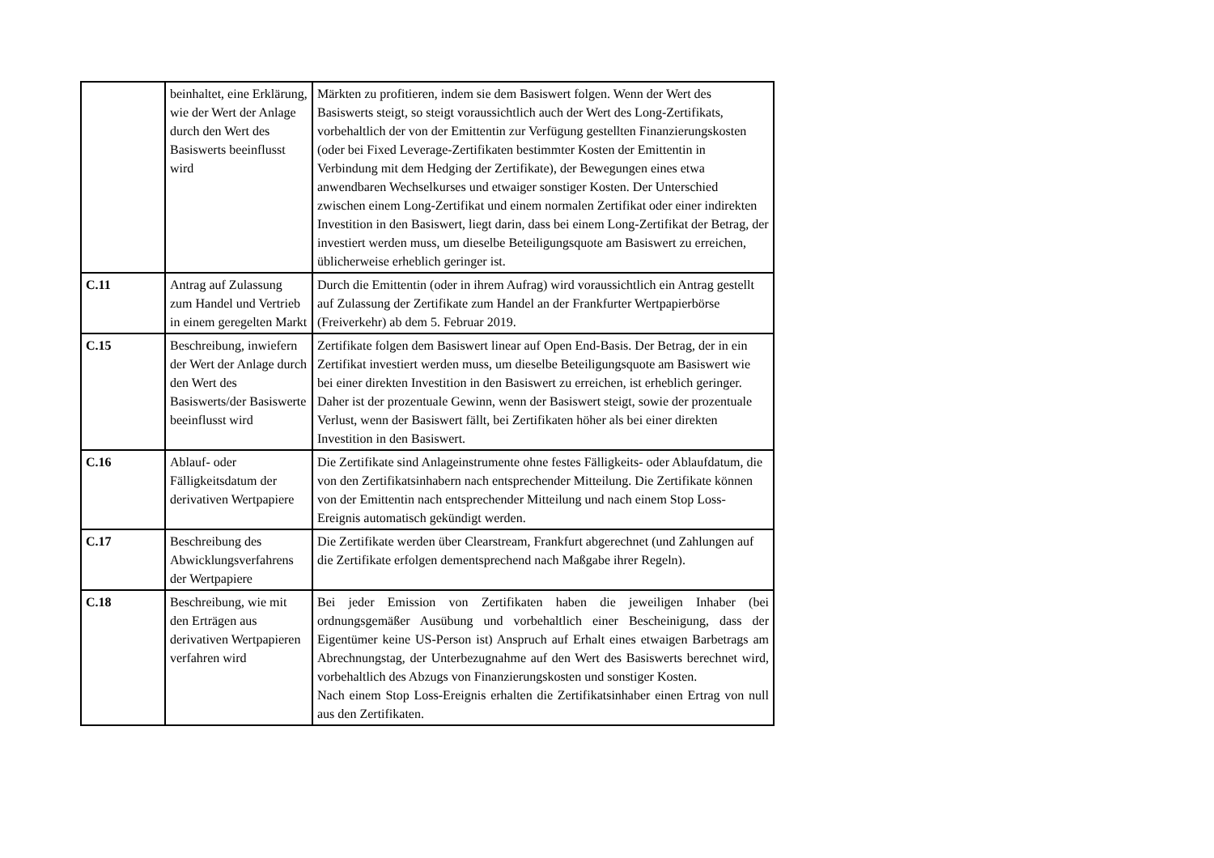| | beinhaltet, eine Erklärung, wie der Wert der Anlage durch den Wert des Basiswerts beeinflusst wird | Märkten zu profitieren, indem sie dem Basiswert folgen. Wenn der Wert des Basiswerts steigt, so steigt voraussichtlich auch der Wert des Long-Zertifikats, vorbehaltlich der von der Emittentin zur Verfügung gestellten Finanzierungskosten (oder bei Fixed Leverage-Zertifikaten bestimmter Kosten der Emittentin in Verbindung mit dem Hedging der Zertifikate), der Bewegungen eines etwa anwendbaren Wechselkurses und etwaiger sonstiger Kosten. Der Unterschied zwischen einem Long-Zertifikat und einem normalen Zertifikat oder einer indirekten Investition in den Basiswert, liegt darin, dass bei einem Long-Zertifikat der Betrag, der investiert werden muss, um dieselbe Beteiligungsquote am Basiswert zu erreichen, üblicherweise erheblich geringer ist. |
| C.11 | Antrag auf Zulassung zum Handel und Vertrieb in einem geregelten Markt | Durch die Emittentin (oder in ihrem Aufrag) wird voraussichtlich ein Antrag gestellt auf Zulassung der Zertifikate zum Handel an der Frankfurter Wertpapierbörse (Freiverkehr) ab dem 5. Februar 2019. |
| C.15 | Beschreibung, inwiefern der Wert der Anlage durch den Wert des Basiswerts/der Basiswerte beeinflusst wird | Zertifikate folgen dem Basiswert linear auf Open End-Basis. Der Betrag, der in ein Zertifikat investiert werden muss, um dieselbe Beteiligungsquote am Basiswert wie bei einer direkten Investition in den Basiswert zu erreichen, ist erheblich geringer. Daher ist der prozentuale Gewinn, wenn der Basiswert steigt, sowie der prozentuale Verlust, wenn der Basiswert fällt, bei Zertifikaten höher als bei einer direkten Investition in den Basiswert. |
| C.16 | Ablauf- oder Fälligkeitsdatum der derivativen Wertpapiere | Die Zertifikate sind Anlageinstrumente ohne festes Fälligkeits- oder Ablaufdatum, die von den Zertifikatsinhabern nach entsprechender Mitteilung. Die Zertifikate können von der Emittentin nach entsprechender Mitteilung und nach einem Stop Loss-Ereignis automatisch gekündigt werden. |
| C.17 | Beschreibung des Abwicklungsverfahrens der Wertpapiere | Die Zertifikate werden über Clearstream, Frankfurt abgerechnet (und Zahlungen auf die Zertifikate erfolgen dementsprechend nach Maßgabe ihrer Regeln). |
| C.18 | Beschreibung, wie mit den Erträgen aus derivativen Wertpapieren verfahren wird | Bei jeder Emission von Zertifikaten haben die jeweiligen Inhaber (bei ordnungsgemäßer Ausübung und vorbehaltlich einer Bescheinigung, dass der Eigentümer keine US-Person ist) Anspruch auf Erhalt eines etwaigen Barbetrags am Abrechnungstag, der Unterbezugnahme auf den Wert des Basiswerts berechnet wird, vorbehaltlich des Abzugs von Finanzierungskosten und sonstiger Kosten. Nach einem Stop Loss-Ereignis erhalten die Zertifikatsinhaber einen Ertrag von null aus den Zertifikaten. |